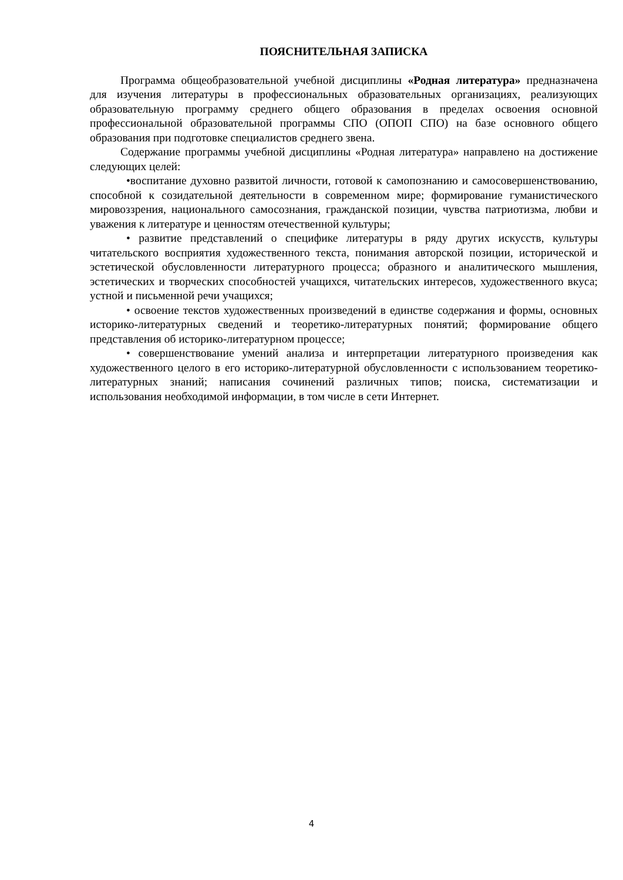ПОЯСНИТЕЛЬНАЯ ЗАПИСКА
Программа общеобразовательной учебной дисциплины «Родная литература» предназначена для изучения литературы в профессиональных образовательных организациях, реализующих образовательную программу среднего общего образования в пределах освоения основной профессиональной образовательной программы СПО (ОПОП СПО) на базе основного общего образования при подготовке специалистов среднего звена.
Содержание программы учебной дисциплины «Родная литература» направлено на достижение следующих целей:
•воспитание духовно развитой личности, готовой к самопознанию и самосовершенствованию, способной к созидательной деятельности в современном мире; формирование гуманистического мировоззрения, национального самосознания, гражданской позиции, чувства патриотизма, любви и уважения к литературе и ценностям отечественной культуры;
• развитие представлений о специфике литературы в ряду других искусств, культуры читательского восприятия художественного текста, понимания авторской позиции, исторической и эстетической обусловленности литературного процесса; образного и аналитического мышления, эстетических и творческих способностей учащихся, читательских интересов, художественного вкуса; устной и письменной речи учащихся;
• освоение текстов художественных произведений в единстве содержания и формы, основных историко-литературных сведений и теоретико-литературных понятий; формирование общего представления об историко-литературном процессе;
• совершенствование умений анализа и интерпретации литературного произведения как художественного целого в его историко-литературной обусловленности с использованием теоретико-литературных знаний; написания сочинений различных типов; поиска, систематизации и использования необходимой информации, в том числе в сети Интернет.
4